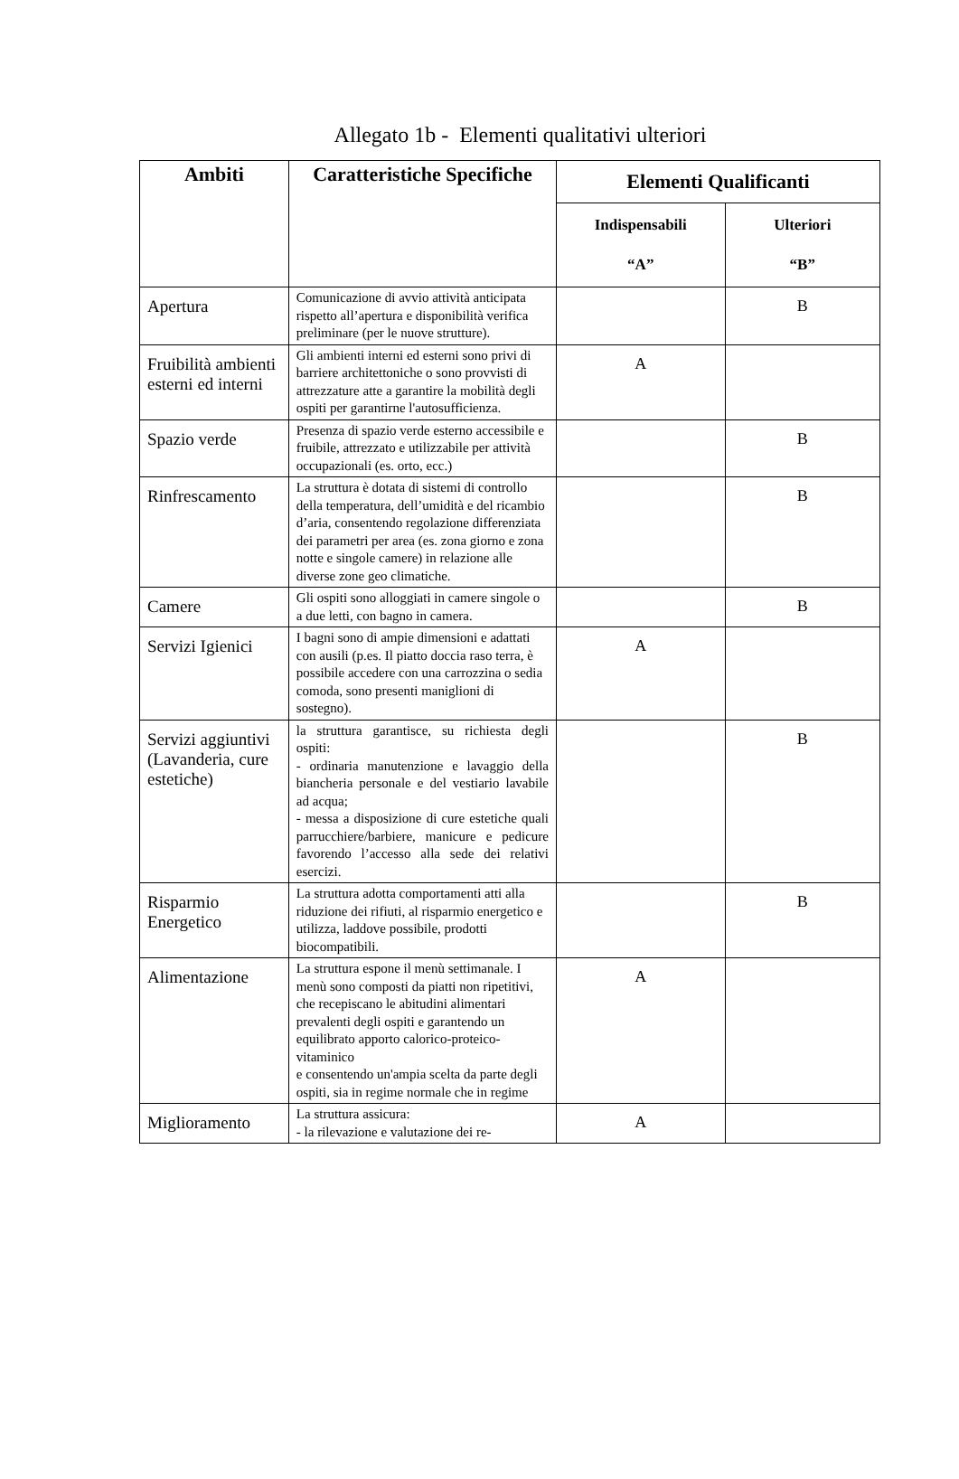Allegato 1b - Elementi qualitativi ulteriori
| Ambiti | Caratteristiche Specifiche | Elementi Qualificanti | |
| --- | --- | --- | --- |
| | | Indispensabili “A” | Ulteriori “B” |
| Apertura | Comunicazione di avvio attività anticipata rispetto all’apertura e disponibilità verifica preliminare (per le nuove strutture). | | B |
| Fruibilità ambienti esterni ed interni | Gli ambienti interni ed esterni sono privi di barriere architettoniche o sono provvisti di attrezzature atte a garantire la mobilità degli ospiti per garantirne l'autosufficienza. | A | |
| Spazio verde | Presenza di spazio verde esterno accessibile e fruibile, attrezzato e utilizzabile per attività occupazionali (es. orto, ecc.) | | B |
| Rinfrescamento | La struttura è dotata di sistemi di controllo della temperatura, dell’umidità e del ricambio d’aria, consentendo regolazione differenziata dei parametri per area (es. zona giorno e zona notte e singole camere) in relazione alle diverse zone geo climatiche. | | B |
| Camere | Gli ospiti sono alloggiati in camere singole o a due letti, con bagno in camera. | | B |
| Servizi Igienici | I bagni sono di ampie dimensioni e adattati con ausili (p.es. Il piatto doccia raso terra, è possibile accedere con una carrozzina o sedia comoda, sono presenti maniglioni di sostegno). | A | |
| Servizi aggiuntivi (Lavanderia, cure estetiche) | la struttura garantisce, su richiesta degli ospiti: - ordinaria manutenzione e lavaggio della biancheria personale e del vestiario lavabile ad acqua; - messa a disposizione di cure estetiche quali parrucchiere/barbiere, manicure e pedicure favorendo l’accesso alla sede dei relativi esercizi. | | B |
| Risparmio Energetico | La struttura adotta comportamenti atti alla riduzione dei rifiuti, al risparmio energetico e utilizza, laddove possibile, prodotti biocompatibili. | | B |
| Alimentazione | La struttura espone il menù settimanale. I menù sono composti da piatti non ripetitivi, che recepiscano le abitudini alimentari prevalenti degli ospiti e garantendo un equilibrato apporto calorico-proteico-vitaminico e consentendo un'ampia scelta da parte degli ospiti, sia in regime normale che in regime | A | |
| Miglioramento | La struttura assicura: - la rilevazione e valutazione dei re- | A | |